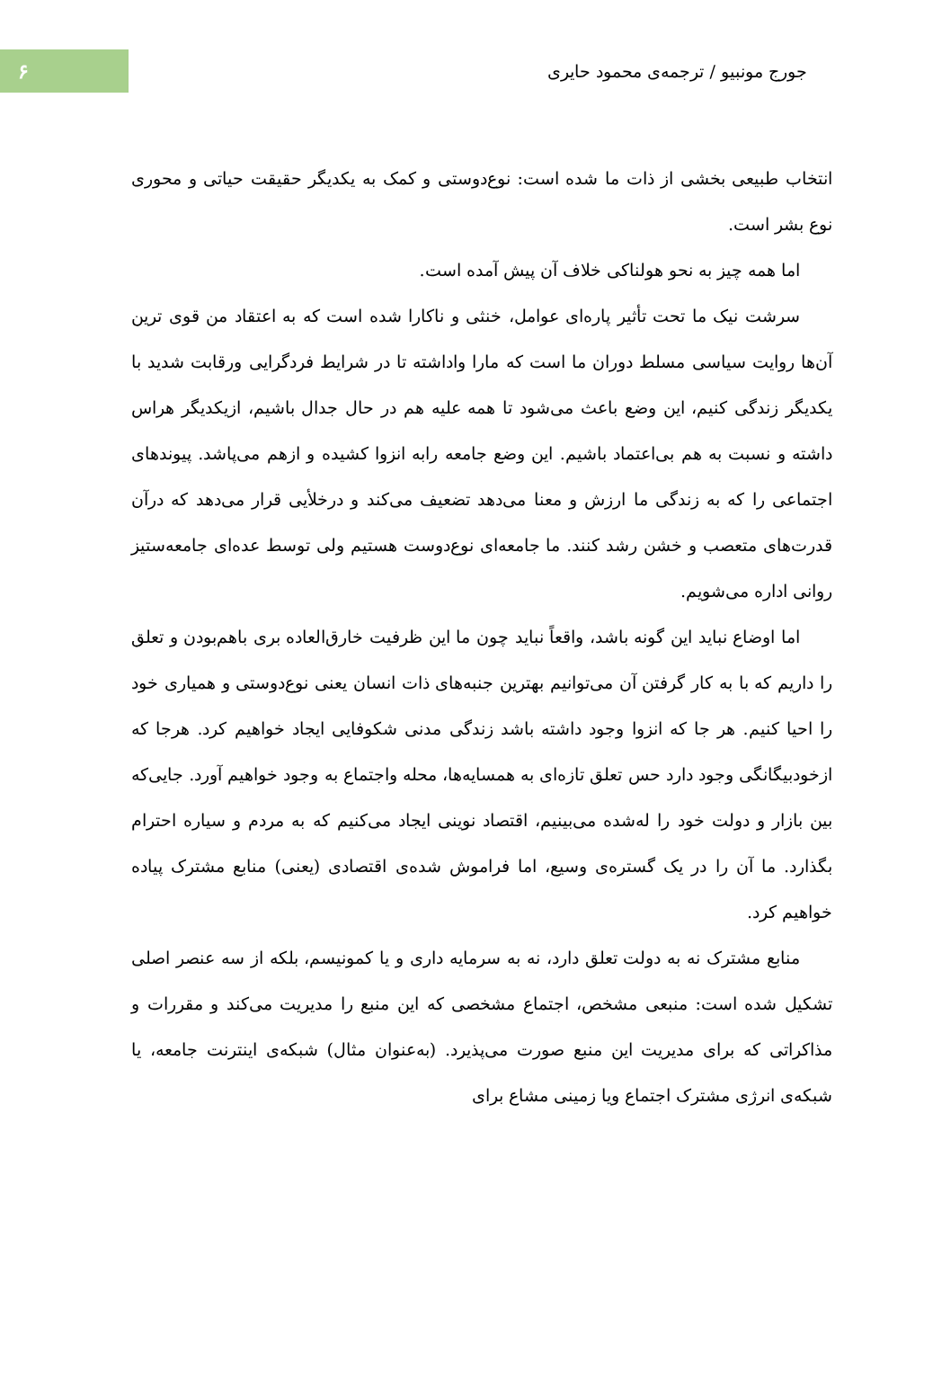۶
جورج مونبیو / ترجمه‌ی محمود حایری
انتخاب طبیعی بخشی از ذات ما شده است: نوع‌دوستی و کمک به یکدیگر حقیقت حیاتی و محوری نوع بشر است.
اما همه چیز به نحو هولناکی خلاف آن پیش آمده است.
سرشت نیک ما تحت تأثیر پاره‌ای عوامل، خنثی و ناکارا شده است که به اعتقاد من قوی ترین آن‌ها روایت سیاسی مسلط دوران ما است که مارا واداشته تا در شرایط فردگرایی ورقابت شدید با یکدیگر زندگی کنیم، این وضع باعث می‌شود تا همه علیه هم در حال جدال باشیم، ازیکدیگر هراس داشته و نسبت به هم بی‌اعتماد باشیم. این وضع جامعه رابه انزوا کشیده و ازهم می‌پاشد. پیوندهای اجتماعی را که به زندگی ما ارزش و معنا می‌دهد تضعیف می‌کند و درخلأیی قرار می‌دهد که درآن قدرت‌های متعصب و خشن رشد کنند. ما جامعه‌ای نوع‌دوست هستیم ولی توسط عده‌ای جامعه‌ستیز روانی اداره می‌شویم.
اما اوضاع نباید این گونه باشد، واقعاً نباید چون ما این ظرفیت خارق‌العاده بری باهم‌بودن و تعلق را داریم که با به کار گرفتن آن می‌توانیم بهترین جنبه‌های ذات انسان یعنی نوع‌دوستی و همیاری خود را احیا کنیم. هر جا که انزوا وجود داشته باشد زندگی مدنی شکوفایی ایجاد خواهیم کرد. هرجا که ازخودبیگانگی وجود دارد حس تعلق تازه‌ای به همسایه‌ها، محله واجتماع به وجود خواهیم آورد. جایی‌که بین بازار و دولت خود را له‌شده می‌بینیم، اقتصاد نوینی ایجاد می‌کنیم که به مردم و سیاره احترام بگذارد. ما آن را در یک گستره‌ی وسیع، اما فراموش شده‌ی اقتصادی (یعنی) منابع مشترک پیاده خواهیم کرد.
منابع مشترک نه به دولت تعلق دارد، نه به سرمایه داری و یا کمونیسم، بلکه از سه عنصر اصلی تشکیل شده است: منبعی مشخص، اجتماع مشخصی که این منبع را مدیریت می‌کند و مقررات و مذاکراتی که برای مدیریت این منبع صورت می‌پذیرد. (به‌عنوان مثال) شبکه‌ی اینترنت جامعه، یا شبکه‌ی انرژی مشترک اجتماع ویا زمینی مشاع برای